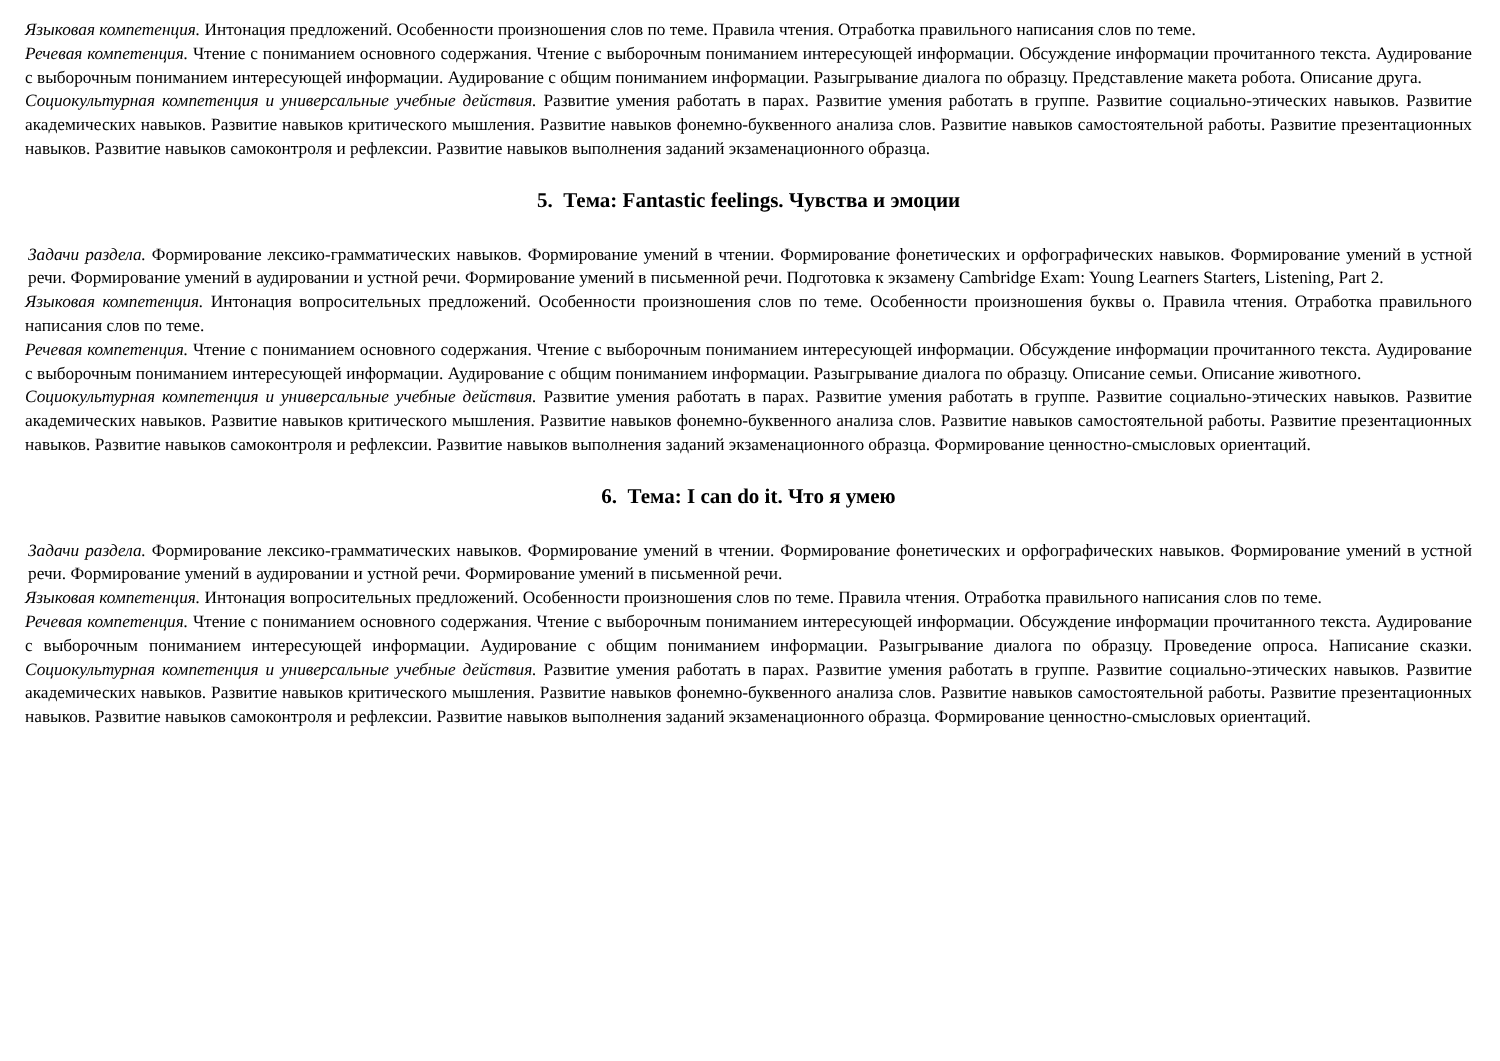Языковая компетенция. Интонация предложений. Особенности произношения слов по теме. Правила чтения. Отработка правильного написания слов по теме.
Речевая компетенция. Чтение с пониманием основного содержания. Чтение с выборочным пониманием интересующей информации. Обсуждение информации прочитанного текста. Аудирование с выборочным пониманием интересующей информации. Аудирование с общим пониманием информации. Разыгрывание диалога по образцу. Представление макета робота. Описание друга.
Социокультурная компетенция и универсальные учебные действия. Развитие умения работать в парах. Развитие умения работать в группе. Развитие социально-этических навыков. Развитие академических навыков. Развитие навыков критического мышления. Развитие навыков фонемно-буквенного анализа слов. Развитие навыков самостоятельной работы. Развитие презентационных навыков. Развитие навыков самоконтроля и рефлексии. Развитие навыков выполнения заданий экзаменационного образца.
5. Тема: Fantastic feelings. Чувства и эмоции
Задачи раздела. Формирование лексико-грамматических навыков. Формирование умений в чтении. Формирование фонетических и орфографических навыков. Формирование умений в устной речи. Формирование умений в аудировании и устной речи. Формирование умений в письменной речи. Подготовка к экзамену Cambridge Exam: Young Learners Starters, Listening, Part 2.
Языковая компетенция. Интонация вопросительных предложений. Особенности произношения слов по теме. Особенности произношения буквы o. Правила чтения. Отработка правильного написания слов по теме.
Речевая компетенция. Чтение с пониманием основного содержания. Чтение с выборочным пониманием интересующей информации. Обсуждение информации прочитанного текста. Аудирование с выборочным пониманием интересующей информации. Аудирование с общим пониманием информации. Разыгрывание диалога по образцу. Описание семьи. Описание животного.
Социокультурная компетенция и универсальные учебные действия. Развитие умения работать в парах. Развитие умения работать в группе. Развитие социально-этических навыков. Развитие академических навыков. Развитие навыков критического мышления. Развитие навыков фонемно-буквенного анализа слов. Развитие навыков самостоятельной работы. Развитие презентационных навыков. Развитие навыков самоконтроля и рефлексии. Развитие навыков выполнения заданий экзаменационного образца. Формирование ценностно-смысловых ориентаций.
6. Тема: I can do it. Что я умею
Задачи раздела. Формирование лексико-грамматических навыков. Формирование умений в чтении. Формирование фонетических и орфографических навыков. Формирование умений в устной речи. Формирование умений в аудировании и устной речи. Формирование умений в письменной речи.
Языковая компетенция. Интонация вопросительных предложений. Особенности произношения слов по теме. Правила чтения. Отработка правильного написания слов по теме.
Речевая компетенция. Чтение с пониманием основного содержания. Чтение с выборочным пониманием интересующей информации. Обсуждение информации прочитанного текста. Аудирование с выборочным пониманием интересующей информации. Аудирование с общим пониманием информации. Разыгрывание диалога по образцу. Проведение опроса. Написание сказки. Социокультурная компетенция и универсальные учебные действия. Развитие умения работать в парах. Развитие умения работать в группе. Развитие социально-этических навыков. Развитие академических навыков. Развитие навыков критического мышления. Развитие навыков фонемно-буквенного анализа слов. Развитие навыков самостоятельной работы. Развитие презентационных навыков. Развитие навыков самоконтроля и рефлексии. Развитие навыков выполнения заданий экзаменационного образца. Формирование ценностно-смысловых ориентаций.